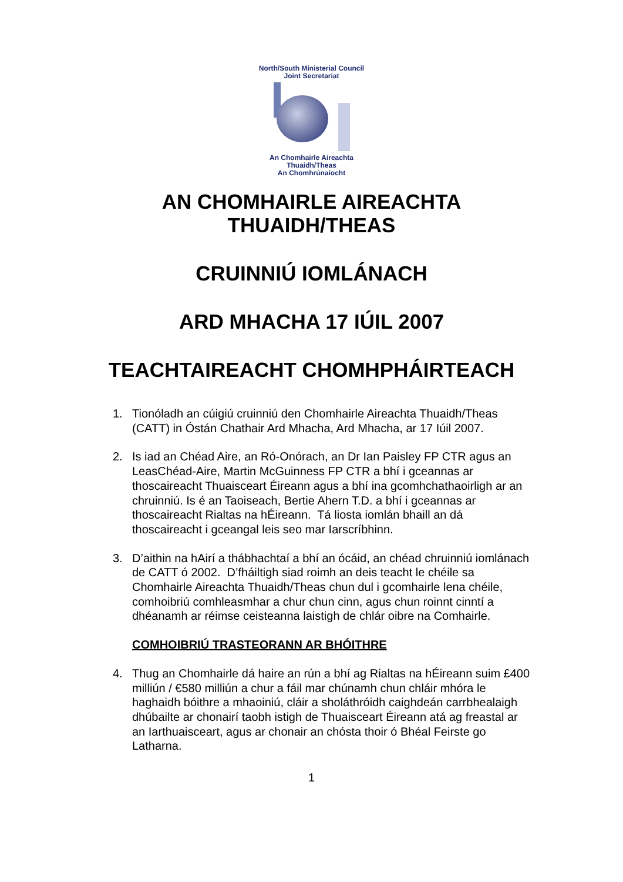North/South Ministerial Council
Joint Secretariat
An Chomhairle Aireachta
Thuaidh/Theas
An Chomhrúnaíocht
AN CHOMHAIRLE AIREACHTA
THUAIDH/THEAS
CRUINNIÚ IOMLÁNACH
ARD MHACHA 17 IÚIL 2007
TEACHTAIREACHT CHOMHPHÁIRTEACH
1. Tionóladh an cúigiú cruinniú den Chomhairle Aireachta Thuaidh/Theas (CATT) in Óstán Chathair Ard Mhacha, Ard Mhacha, ar 17 Iúil 2007.
2. Is iad an Chéad Aire, an Ró-Onórach, an Dr Ian Paisley FP CTR agus an LeasChéad-Aire, Martin McGuinness FP CTR a bhí i gceannas ar thoscaireacht Thuaisceart Éireann agus a bhí ina gcomhchathaoirligh ar an chruinniú. Is é an Taoiseach, Bertie Ahern T.D. a bhí i gceannas ar thoscaireacht Rialtas na hÉireann. Tá liosta iomlán bhaill an dá thoscaireacht i gceangal leis seo mar Iarscríbhinn.
3. D’aithin na hAirí a thábhachtaí a bhí an ócáid, an chéad chruinniú iomlánach de CATT ó 2002. D’fháiltigh siad roimh an deis teacht le chéile sa Chomhairle Aireachta Thuaidh/Theas chun dul i gcomhairle lena chéile, comhoibriú comhleasmhar a chur chun cinn, agus chun roinnt cinntí a dhéanamh ar réimse ceisteanna laistigh de chlár oibre na Comhairle.
COMHOIBRIÚ TRASTEORANN AR BHÓITHRE
4. Thug an Chomhairle dá haire an rún a bhí ag Rialtas na hÉireann suim £400 milliún / €580 milliún a chur a fáil mar chúnamh chun chláir mhóra le haghaidh bóithre a mhaoiniú, cláir a sholáthróidh caighdeán carrbhealaigh dhúbailte ar chonairí taobh istigh de Thuaisceart Éireann atá ag freastal ar an Iarthuaisceart, agus ar chonair an chósta thoir ó Bhéal Feirste go Latharna.
1